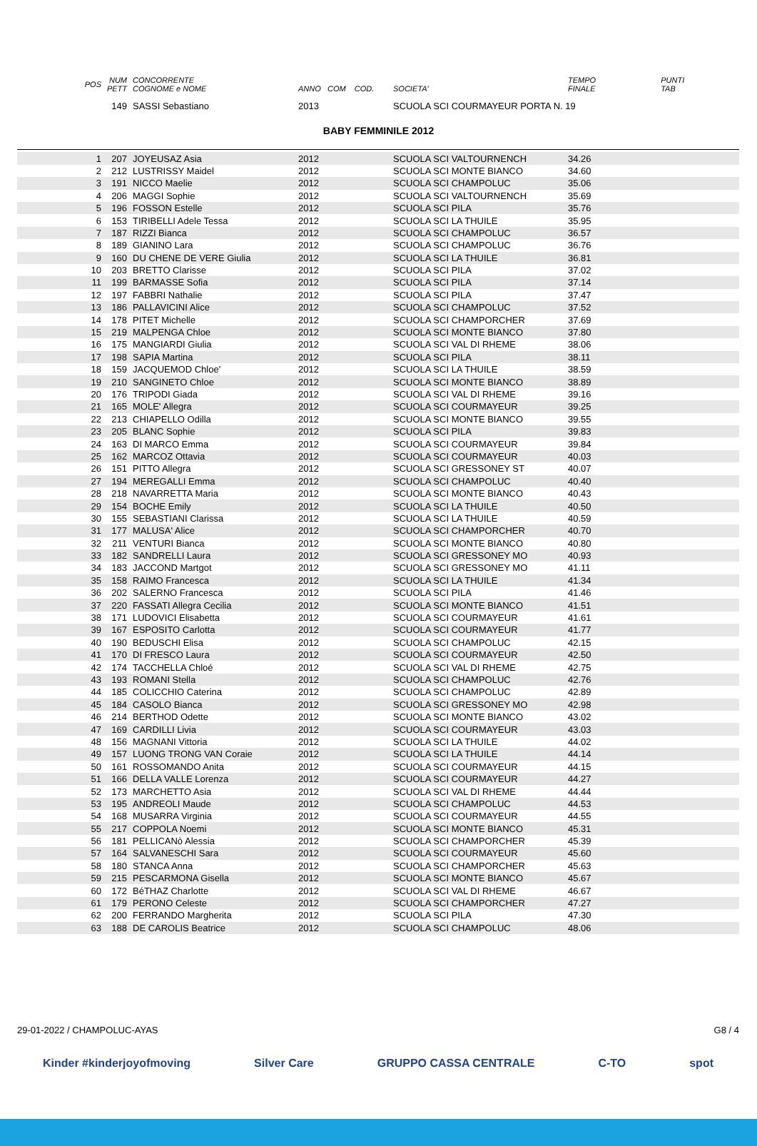| POS | NUM PETT | CONCORRENTE COGNOME e NOME | ANNO COM COD. | SOCIETA' | TEMPO FINALE | PUNTI TAB |
| --- | --- | --- | --- | --- | --- | --- |
| | 149 | SASSI Sebastiano | 2013 | SCUOLA SCI COURMAYEUR PORTA N. 19 | | |
BABY FEMMINILE 2012
| 1 | 207 | JOYEUSAZ Asia | 2012 | SCUOLA SCI VALTOURNENCH | 34.26 |
| 2 | 212 | LUSTRISSY Maidel | 2012 | SCUOLA SCI MONTE BIANCO | 34.60 |
| 3 | 191 | NICCO Maelie | 2012 | SCUOLA SCI CHAMPOLUC | 35.06 |
| 4 | 206 | MAGGI Sophie | 2012 | SCUOLA SCI VALTOURNENCH | 35.69 |
| 5 | 196 | FOSSON Estelle | 2012 | SCUOLA SCI PILA | 35.76 |
| 6 | 153 | TIRIBELLI Adele Tessa | 2012 | SCUOLA SCI LA THUILE | 35.95 |
| 7 | 187 | RIZZI Bianca | 2012 | SCUOLA SCI CHAMPOLUC | 36.57 |
| 8 | 189 | GIANINO Lara | 2012 | SCUOLA SCI CHAMPOLUC | 36.76 |
| 9 | 160 | DU CHENE DE VERE Giulia | 2012 | SCUOLA SCI LA THUILE | 36.81 |
| 10 | 203 | BRETTO Clarisse | 2012 | SCUOLA SCI PILA | 37.02 |
| 11 | 199 | BARMASSE Sofia | 2012 | SCUOLA SCI PILA | 37.14 |
| 12 | 197 | FABBRI Nathalie | 2012 | SCUOLA SCI PILA | 37.47 |
| 13 | 186 | PALLAVICINI Alice | 2012 | SCUOLA SCI CHAMPOLUC | 37.52 |
| 14 | 178 | PITET Michelle | 2012 | SCUOLA SCI CHAMPORCHER | 37.69 |
| 15 | 219 | MALPENGA Chloe | 2012 | SCUOLA SCI MONTE BIANCO | 37.80 |
| 16 | 175 | MANGIARDI Giulia | 2012 | SCUOLA SCI VAL DI RHEME | 38.06 |
| 17 | 198 | SAPIA Martina | 2012 | SCUOLA SCI PILA | 38.11 |
| 18 | 159 | JACQUEMOD Chloe' | 2012 | SCUOLA SCI LA THUILE | 38.59 |
| 19 | 210 | SANGINETO Chloe | 2012 | SCUOLA SCI MONTE BIANCO | 38.89 |
| 20 | 176 | TRIPODI Giada | 2012 | SCUOLA SCI VAL DI RHEME | 39.16 |
| 21 | 165 | MOLE' Allegra | 2012 | SCUOLA SCI COURMAYEUR | 39.25 |
| 22 | 213 | CHIAPELLO Odilla | 2012 | SCUOLA SCI MONTE BIANCO | 39.55 |
| 23 | 205 | BLANC Sophie | 2012 | SCUOLA SCI PILA | 39.83 |
| 24 | 163 | DI MARCO Emma | 2012 | SCUOLA SCI COURMAYEUR | 39.84 |
| 25 | 162 | MARCOZ Ottavia | 2012 | SCUOLA SCI COURMAYEUR | 40.03 |
| 26 | 151 | PITTO Allegra | 2012 | SCUOLA SCI GRESSONEY ST | 40.07 |
| 27 | 194 | MEREGALLI Emma | 2012 | SCUOLA SCI CHAMPOLUC | 40.40 |
| 28 | 218 | NAVARRETTA Maria | 2012 | SCUOLA SCI MONTE BIANCO | 40.43 |
| 29 | 154 | BOCHE Emily | 2012 | SCUOLA SCI LA THUILE | 40.50 |
| 30 | 155 | SEBASTIANI Clarissa | 2012 | SCUOLA SCI LA THUILE | 40.59 |
| 31 | 177 | MALUSA' Alice | 2012 | SCUOLA SCI CHAMPORCHER | 40.70 |
| 32 | 211 | VENTURI Bianca | 2012 | SCUOLA SCI MONTE BIANCO | 40.80 |
| 33 | 182 | SANDRELLI Laura | 2012 | SCUOLA SCI GRESSONEY MO | 40.93 |
| 34 | 183 | JACCOND Martgot | 2012 | SCUOLA SCI GRESSONEY MO | 41.11 |
| 35 | 158 | RAIMO Francesca | 2012 | SCUOLA SCI LA THUILE | 41.34 |
| 36 | 202 | SALERNO Francesca | 2012 | SCUOLA SCI PILA | 41.46 |
| 37 | 220 | FASSATI Allegra Cecilia | 2012 | SCUOLA SCI MONTE BIANCO | 41.51 |
| 38 | 171 | LUDOVICI Elisabetta | 2012 | SCUOLA SCI COURMAYEUR | 41.61 |
| 39 | 167 | ESPOSITO Carlotta | 2012 | SCUOLA SCI COURMAYEUR | 41.77 |
| 40 | 190 | BEDUSCHI Elisa | 2012 | SCUOLA SCI CHAMPOLUC | 42.15 |
| 41 | 170 | DI FRESCO Laura | 2012 | SCUOLA SCI COURMAYEUR | 42.50 |
| 42 | 174 | TACCHELLA Chloé | 2012 | SCUOLA SCI VAL DI RHEME | 42.75 |
| 43 | 193 | ROMANI Stella | 2012 | SCUOLA SCI CHAMPOLUC | 42.76 |
| 44 | 185 | COLICCHIO Caterina | 2012 | SCUOLA SCI CHAMPOLUC | 42.89 |
| 45 | 184 | CASOLO Bianca | 2012 | SCUOLA SCI GRESSONEY MO | 42.98 |
| 46 | 214 | BERTHOD Odette | 2012 | SCUOLA SCI MONTE BIANCO | 43.02 |
| 47 | 169 | CARDILLI Livia | 2012 | SCUOLA SCI COURMAYEUR | 43.03 |
| 48 | 156 | MAGNANI Vittoria | 2012 | SCUOLA SCI LA THUILE | 44.02 |
| 49 | 157 | LUONG TRONG VAN Coraie | 2012 | SCUOLA SCI LA THUILE | 44.14 |
| 50 | 161 | ROSSOMANDO Anita | 2012 | SCUOLA SCI COURMAYEUR | 44.15 |
| 51 | 166 | DELLA VALLE Lorenza | 2012 | SCUOLA SCI COURMAYEUR | 44.27 |
| 52 | 173 | MARCHETTO Asia | 2012 | SCUOLA SCI VAL DI RHEME | 44.44 |
| 53 | 195 | ANDREOLI Maude | 2012 | SCUOLA SCI CHAMPOLUC | 44.53 |
| 54 | 168 | MUSARRA Virginia | 2012 | SCUOLA SCI COURMAYEUR | 44.55 |
| 55 | 217 | COPPOLA Noemi | 2012 | SCUOLA SCI MONTE BIANCO | 45.31 |
| 56 | 181 | PELLICANò Alessia | 2012 | SCUOLA SCI CHAMPORCHER | 45.39 |
| 57 | 164 | SALVANESCHI Sara | 2012 | SCUOLA SCI COURMAYEUR | 45.60 |
| 58 | 180 | STANCA Anna | 2012 | SCUOLA SCI CHAMPORCHER | 45.63 |
| 59 | 215 | PESCARMONA Gisella | 2012 | SCUOLA SCI MONTE BIANCO | 45.67 |
| 60 | 172 | BéTHAZ Charlotte | 2012 | SCUOLA SCI VAL DI RHEME | 46.67 |
| 61 | 179 | PERONO Celeste | 2012 | SCUOLA SCI CHAMPORCHER | 47.27 |
| 62 | 200 | FERRANDO Margherita | 2012 | SCUOLA SCI PILA | 47.30 |
| 63 | 188 | DE CAROLIS Beatrice | 2012 | SCUOLA SCI CHAMPOLUC | 48.06 |
29-01-2022 / CHAMPOLUC-AYAS G8 / 4
Kinder #kinderjoyofmoving Silver Care GRUPPO CASSA CENTRALE C-TO spot